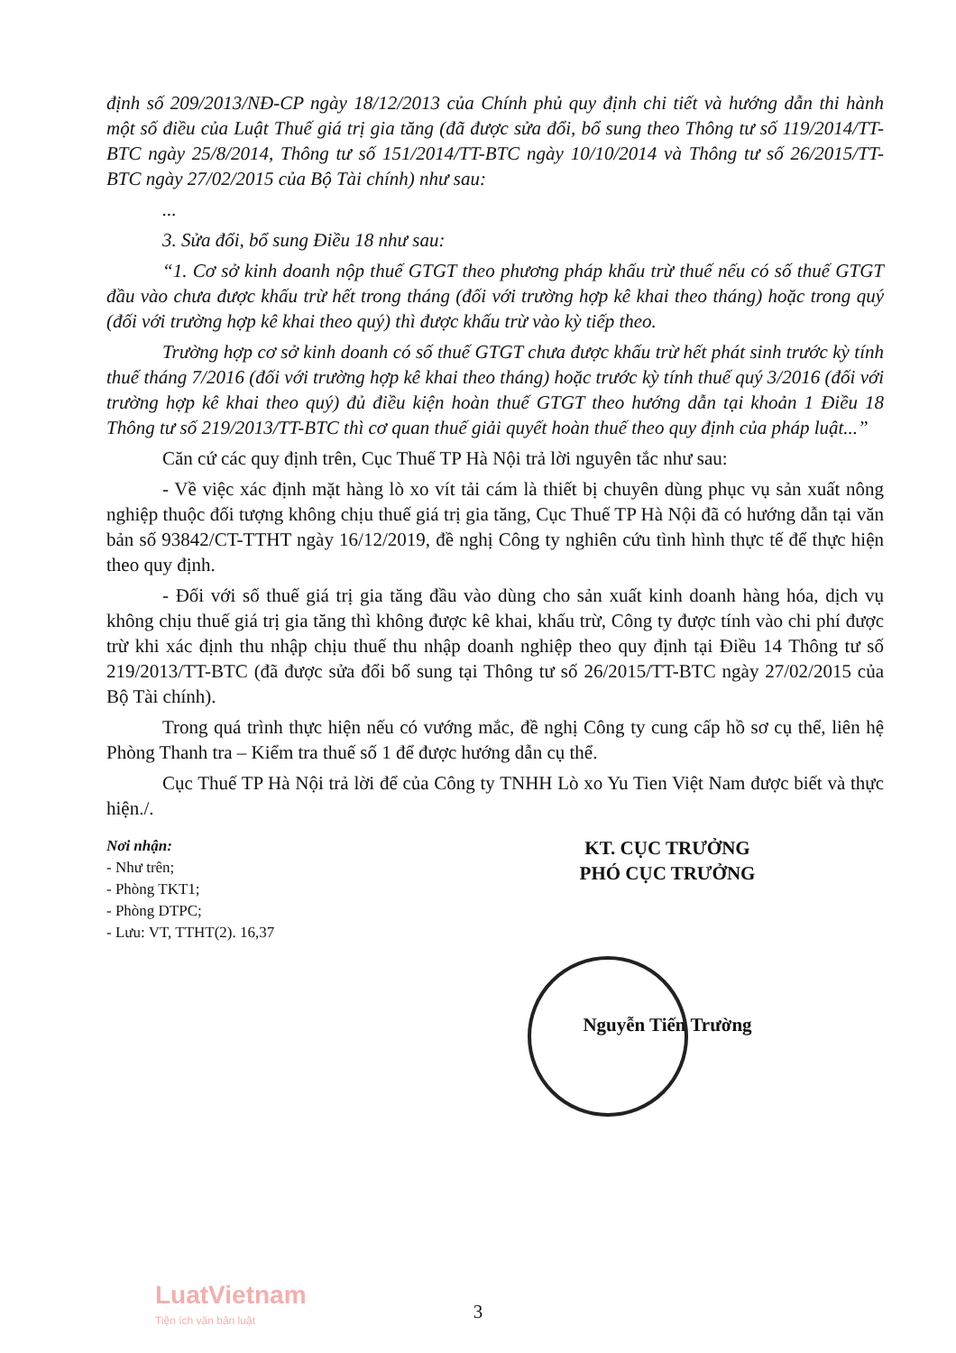định số 209/2013/NĐ-CP ngày 18/12/2013 của Chính phủ quy định chi tiết và hướng dẫn thi hành một số điều của Luật Thuế giá trị gia tăng (đã được sửa đổi, bổ sung theo Thông tư số 119/2014/TT-BTC ngày 25/8/2014, Thông tư số 151/2014/TT-BTC ngày 10/10/2014 và Thông tư số 26/2015/TT-BTC ngày 27/02/2015 của Bộ Tài chính) như sau:
...
3. Sửa đổi, bổ sung Điều 18 như sau:
“1. Cơ sở kinh doanh nộp thuế GTGT theo phương pháp khấu trừ thuế nếu có số thuế GTGT đầu vào chưa được khấu trừ hết trong tháng (đối với trường hợp kê khai theo tháng) hoặc trong quý (đối với trường hợp kê khai theo quý) thì được khấu trừ vào kỳ tiếp theo.
Trường hợp cơ sở kinh doanh có số thuế GTGT chưa được khấu trừ hết phát sinh trước kỳ tính thuế tháng 7/2016 (đối với trường hợp kê khai theo tháng) hoặc trước kỳ tính thuế quý 3/2016 (đối với trường hợp kê khai theo quý) đủ điều kiện hoàn thuế GTGT theo hướng dẫn tại khoản 1 Điều 18 Thông tư số 219/2013/TT-BTC thì cơ quan thuế giải quyết hoàn thuế theo quy định của pháp luật...”
Căn cứ các quy định trên, Cục Thuế TP Hà Nội trả lời nguyên tắc như sau:
- Về việc xác định mặt hàng lò xo vít tải cám là thiết bị chuyên dùng phục vụ sản xuất nông nghiệp thuộc đối tượng không chịu thuế giá trị gia tăng, Cục Thuế TP Hà Nội đã có hướng dẫn tại văn bản số 93842/CT-TTHT ngày 16/12/2019, đề nghị Công ty nghiên cứu tình hình thực tế để thực hiện theo quy định.
- Đối với số thuế giá trị gia tăng đầu vào dùng cho sản xuất kinh doanh hàng hóa, dịch vụ không chịu thuế giá trị gia tăng thì không được kê khai, khấu trừ, Công ty được tính vào chi phí được trừ khi xác định thu nhập chịu thuế thu nhập doanh nghiệp theo quy định tại Điều 14 Thông tư số 219/2013/TT-BTC (đã được sửa đổi bổ sung tại Thông tư số 26/2015/TT-BTC ngày 27/02/2015 của Bộ Tài chính).
Trong quá trình thực hiện nếu có vướng mắc, đề nghị Công ty cung cấp hồ sơ cụ thể, liên hệ Phòng Thanh tra – Kiểm tra thuế số 1 để được hướng dẫn cụ thể.
Cục Thuế TP Hà Nội trả lời để của Công ty TNHH Lò xo Yu Tien Việt Nam được biết và thực hiện./.
Nơi nhận:
- Như trên;
- Phòng TKT1;
- Phòng DTPC;
- Lưu: VT, TTHT(2). 16,37
KT. CỤC TRƯỞNG
PHÓ CỤC TRƯỞNG
Nguyễn Tiến Trường
LuatVietnam
Tiện ích văn bản luật
3